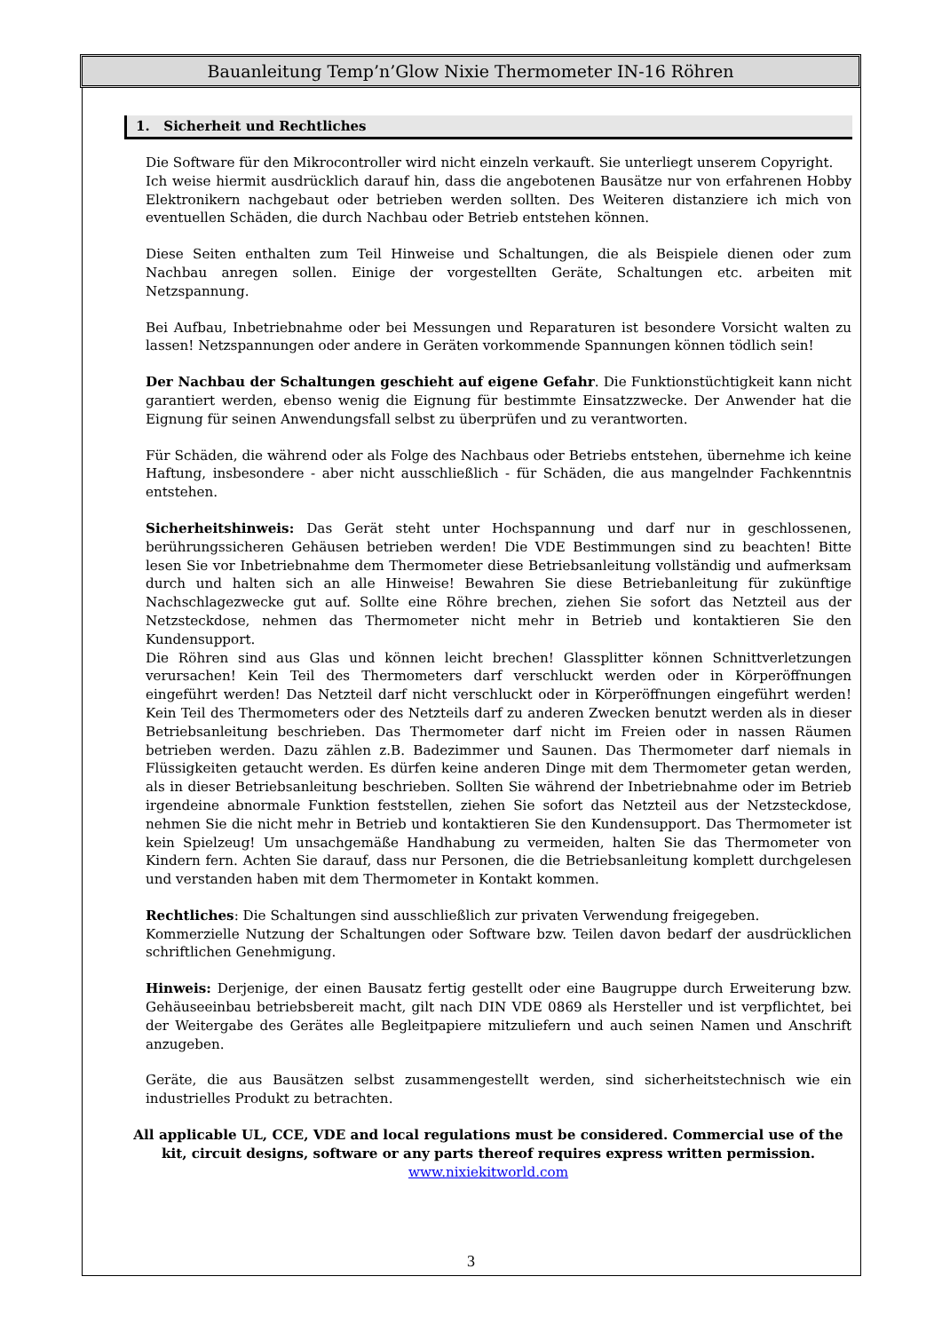Bauanleitung Temp’n’Glow Nixie Thermometer IN-16 Röhren
1. Sicherheit und Rechtliches
Die Software für den Mikrocontroller wird nicht einzeln verkauft. Sie unterliegt unserem Copyright.
Ich weise hiermit ausdrücklich darauf hin, dass die angebotenen Bausätze nur von erfahrenen Hobby Elektronikern nachgebaut oder betrieben werden sollten. Des Weiteren distanziere ich mich von eventuellen Schäden, die durch Nachbau oder Betrieb entstehen können.
Diese Seiten enthalten zum Teil Hinweise und Schaltungen, die als Beispiele dienen oder zum Nachbau anregen sollen. Einige der vorgestellten Geräte, Schaltungen etc. arbeiten mit Netzspannung.
Bei Aufbau, Inbetriebnahme oder bei Messungen und Reparaturen ist besondere Vorsicht walten zu lassen! Netzspannungen oder andere in Geräten vorkommende Spannungen können tödlich sein!
Der Nachbau der Schaltungen geschieht auf eigene Gefahr. Die Funktionstüchtigkeit kann nicht garantiert werden, ebenso wenig die Eignung für bestimmte Einsatzzwecke. Der Anwender hat die Eignung für seinen Anwendungsfall selbst zu überprüfen und zu verantworten.
Für Schäden, die während oder als Folge des Nachbaus oder Betriebs entstehen, übernehme ich keine Haftung, insbesondere - aber nicht ausschließlich - für Schäden, die aus mangelnder Fachkenntnis entstehen.
Sicherheitshinweis: Das Gerät steht unter Hochspannung und darf nur in geschlossenen, berührungssicheren Gehäusen betrieben werden! Die VDE Bestimmungen sind zu beachten! Bitte lesen Sie vor Inbetriebnahme dem Thermometer diese Betriebsanleitung vollständig und aufmerksam durch und halten sich an alle Hinweise! Bewahren Sie diese Betriebanleitung für zukünftige Nachschlagezwecke gut auf. Sollte eine Röhre brechen, ziehen Sie sofort das Netzteil aus der Netzsteckdose, nehmen das Thermometer nicht mehr in Betrieb und kontaktieren Sie den Kundensupport.
Die Röhren sind aus Glas und können leicht brechen! Glassplitter können Schnittverletzungen verursachen! Kein Teil des Thermometers darf verschluckt werden oder in Körperöffnungen eingeführt werden! Das Netzteil darf nicht verschluckt oder in Körperöffnungen eingeführt werden! Kein Teil des Thermometers oder des Netzteils darf zu anderen Zwecken benutzt werden als in dieser Betriebsanleitung beschrieben. Das Thermometer darf nicht im Freien oder in nassen Räumen betrieben werden. Dazu zählen z.B. Badezimmer und Saunen. Das Thermometer darf niemals in Flüssigkeiten getaucht werden. Es dürfen keine anderen Dinge mit dem Thermometer getan werden, als in dieser Betriebsanleitung beschrieben. Sollten Sie während der Inbetriebnahme oder im Betrieb irgendeine abnormale Funktion feststellen, ziehen Sie sofort das Netzteil aus der Netzsteckdose, nehmen Sie die nicht mehr in Betrieb und kontaktieren Sie den Kundensupport. Das Thermometer ist kein Spielzeug! Um unsachgemäße Handhabung zu vermeiden, halten Sie das Thermometer von Kindern fern. Achten Sie darauf, dass nur Personen, die die Betriebsanleitung komplett durchgelesen und verstanden haben mit dem Thermometer in Kontakt kommen.
Rechtliches: Die Schaltungen sind ausschließlich zur privaten Verwendung freigegeben.
Kommerzielle Nutzung der Schaltungen oder Software bzw. Teilen davon bedarf der ausdrücklichen schriftlichen Genehmigung.
Hinweis: Derjenige, der einen Bausatz fertig gestellt oder eine Baugruppe durch Erweiterung bzw. Gehäuseeinbau betriebsbereit macht, gilt nach DIN VDE 0869 als Hersteller und ist verpflichtet, bei der Weitergabe des Gerätes alle Begleitpapiere mitzuliefern und auch seinen Namen und Anschrift anzugeben.
Geräte, die aus Bausätzen selbst zusammengestellt werden, sind sicherheitstechnisch wie ein industrielles Produkt zu betrachten.
All applicable UL, CCE, VDE and local regulations must be considered. Commercial use of the kit, circuit designs, software or any parts thereof requires express written permission.
www.nixiekitworld.com
3